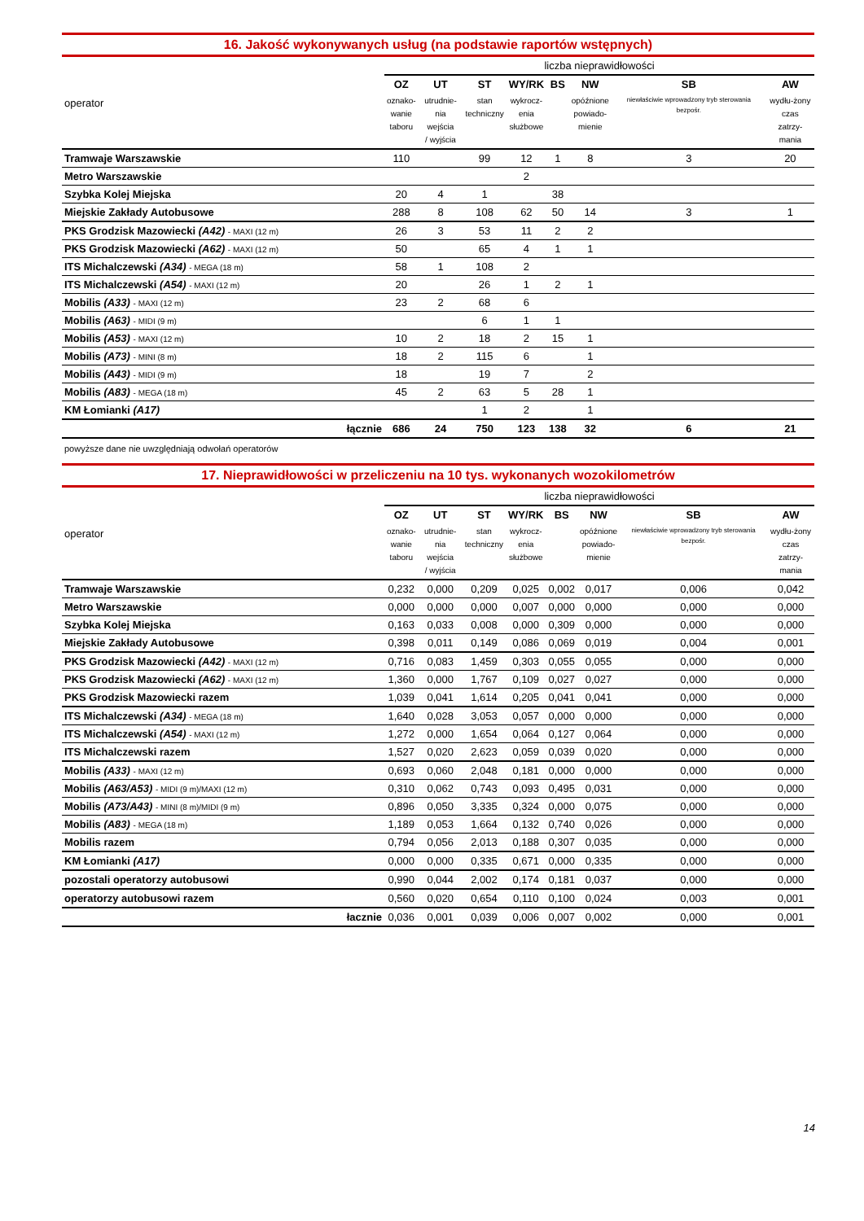16. Jakość wykonywanych usług (na podstawie raportów wstępnych)
| operator | liczba nieprawidłowości | | | | | | | |
| | OZ | UT | ST | WY/RK | BS | NW | SB | AW |
| | oznako- wanie taboru | utrudnie- nia wejścia / wyjścia | stan techniczny | wykrocz- enia służbowe | | opóźnione powiado- mienie | niewłaściwie wprowadzony tryb sterowania bezpośr. | wydłu-żony czas zatrzy- mania |
| Tramwaje Warszawskie | 110 | | 99 | 12 | 1 | 8 | 3 | 20 |
| Metro Warszawskie | | | | 2 | | | | |
| Szybka Kolej Miejska | 20 | 4 | 1 | | 38 | | | |
| Miejskie Zakłady Autobusowe | 288 | 8 | 108 | 62 | 50 | 14 | 3 | 1 |
| PKS Grodzisk Mazowiecki (A42) - MAXI (12 m) | 26 | 3 | 53 | 11 | 2 | 2 | | |
| PKS Grodzisk Mazowiecki (A62) - MAXI (12 m) | 50 | | 65 | 4 | 1 | 1 | | |
| ITS Michalczewski (A34) - MEGA (18 m) | 58 | 1 | 108 | 2 | | | | |
| ITS Michalczewski (A54) - MAXI (12 m) | 20 | | 26 | 1 | 2 | 1 | | |
| Mobilis (A33) - MAXI (12 m) | 23 | 2 | 68 | 6 | | | | |
| Mobilis (A63) - MIDI (9 m) | | | 6 | 1 | 1 | | | |
| Mobilis (A53) - MAXI (12 m) | 10 | 2 | 18 | 2 | 15 | 1 | | |
| Mobilis (A73) - MINI (8 m) | 18 | 2 | 115 | 6 | | 1 | | |
| Mobilis (A43) - MIDI (9 m) | 18 | | 19 | 7 | | 2 | | |
| Mobilis (A83) - MEGA (18 m) | 45 | 2 | 63 | 5 | 28 | 1 | | |
| KM Łomianki (A17) | | | 1 | 2 | | 1 | | |
| łącznie | 686 | 24 | 750 | 123 | 138 | 32 | 6 | 21 |
powyższe dane nie uwzględniają odwołań operatorów
17. Nieprawidłowości w przeliczeniu na 10 tys. wykonanych wozokilometrów
| operator | liczba nieprawidłowości | | | | | | | |
| | OZ | UT | ST | WY/RK | BS | NW | SB | AW |
| | oznako- wanie taboru | utrudnie- nia wejścia / wyjścia | stan techniczny | wykrocz- enia służbowe | | opóźnione powiado- mienie | niewłaściwie wprowadzony tryb sterowania bezpośr. | wydłu-żony czas zatrzy- mania |
| Tramwaje Warszawskie | 0,232 | 0,000 | 0,209 | 0,025 | 0,002 | 0,017 | 0,006 | 0,042 |
| Metro Warszawskie | 0,000 | 0,000 | 0,000 | 0,007 | 0,000 | 0,000 | 0,000 | 0,000 |
| Szybka Kolej Miejska | 0,163 | 0,033 | 0,008 | 0,000 | 0,309 | 0,000 | 0,000 | 0,000 |
| Miejskie Zakłady Autobusowe | 0,398 | 0,011 | 0,149 | 0,086 | 0,069 | 0,019 | 0,004 | 0,001 |
| PKS Grodzisk Mazowiecki (A42) - MAXI (12 m) | 0,716 | 0,083 | 1,459 | 0,303 | 0,055 | 0,055 | 0,000 | 0,000 |
| PKS Grodzisk Mazowiecki (A62) - MAXI (12 m) | 1,360 | 0,000 | 1,767 | 0,109 | 0,027 | 0,027 | 0,000 | 0,000 |
| PKS Grodzisk Mazowiecki razem | 1,039 | 0,041 | 1,614 | 0,205 | 0,041 | 0,041 | 0,000 | 0,000 |
| ITS Michalczewski (A34) - MEGA (18 m) | 1,640 | 0,028 | 3,053 | 0,057 | 0,000 | 0,000 | 0,000 | 0,000 |
| ITS Michalczewski (A54) - MAXI (12 m) | 1,272 | 0,000 | 1,654 | 0,064 | 0,127 | 0,064 | 0,000 | 0,000 |
| ITS Michalczewski razem | 1,527 | 0,020 | 2,623 | 0,059 | 0,039 | 0,020 | 0,000 | 0,000 |
| Mobilis (A33) - MAXI (12 m) | 0,693 | 0,060 | 2,048 | 0,181 | 0,000 | 0,000 | 0,000 | 0,000 |
| Mobilis (A63/A53) - MIDI (9 m)/MAXI (12 m) | 0,310 | 0,062 | 0,743 | 0,093 | 0,495 | 0,031 | 0,000 | 0,000 |
| Mobilis (A73/A43) - MINI (8 m)/MIDI (9 m) | 0,896 | 0,050 | 3,335 | 0,324 | 0,000 | 0,075 | 0,000 | 0,000 |
| Mobilis (A83) - MEGA (18 m) | 1,189 | 0,053 | 1,664 | 0,132 | 0,740 | 0,026 | 0,000 | 0,000 |
| Mobilis razem | 0,794 | 0,056 | 2,013 | 0,188 | 0,307 | 0,035 | 0,000 | 0,000 |
| KM Łomianki (A17) | 0,000 | 0,000 | 0,335 | 0,671 | 0,000 | 0,335 | 0,000 | 0,000 |
| pozostali operatorzy autobusowi | 0,990 | 0,044 | 2,002 | 0,174 | 0,181 | 0,037 | 0,000 | 0,000 |
| operatorzy autobusowi razem | 0,560 | 0,020 | 0,654 | 0,110 | 0,100 | 0,024 | 0,003 | 0,001 |
| łacznie | 0,036 | 0,001 | 0,039 | 0,006 | 0,007 | 0,002 | 0,000 | 0,001 |
14